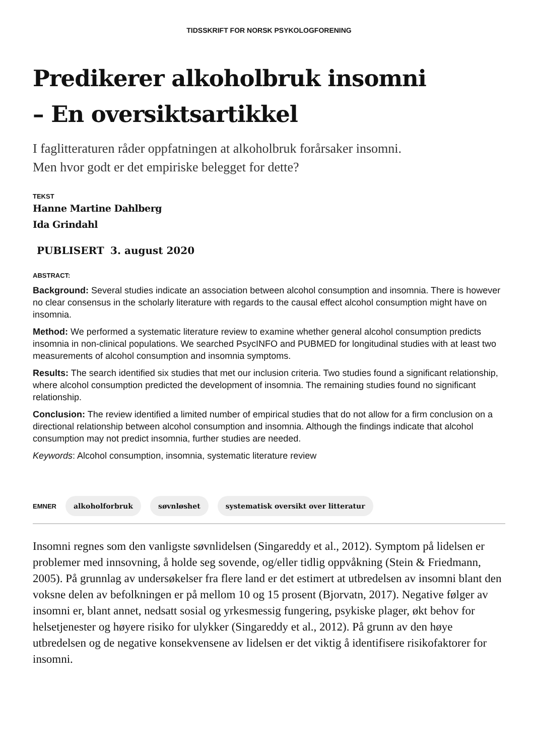TIDSSKRIFT FOR NORSK PSYKOLOGFORENING
Predikerer alkoholbruk insomni
– En oversiktsartikkel
I faglitteraturen råder oppfatningen at alkoholbruk forårsaker insomni. Men hvor godt er det empiriske belegget for dette?
TEKST
Hanne Martine Dahlberg
Ida Grindahl
PUBLISERT 3. august 2020
ABSTRACT:
Background: Several studies indicate an association between alcohol consumption and insomnia. There is however no clear consensus in the scholarly literature with regards to the causal effect alcohol consumption might have on insomnia.
Method: We performed a systematic literature review to examine whether general alcohol consumption predicts insomnia in non-clinical populations. We searched PsycINFO and PUBMED for longitudinal studies with at least two measurements of alcohol consumption and insomnia symptoms.
Results: The search identified six studies that met our inclusion criteria. Two studies found a significant relationship, where alcohol consumption predicted the development of insomnia. The remaining studies found no significant relationship.
Conclusion: The review identified a limited number of empirical studies that do not allow for a firm conclusion on a directional relationship between alcohol consumption and insomnia. Although the findings indicate that alcohol consumption may not predict insomnia, further studies are needed.
Keywords: Alcohol consumption, insomnia, systematic literature review
EMNER alkoholforbruk søvnløshet systematisk oversikt over litteratur
Insomni regnes som den vanligste søvnlidelsen (Singareddy et al., 2012). Symptom på lidelsen er problemer med innsovning, å holde seg sovende, og/eller tidlig oppvåkning (Stein & Friedmann, 2005). På grunnlag av undersøkelser fra flere land er det estimert at utbredelsen av insomni blant den voksne delen av befolkningen er på mellom 10 og 15 prosent (Bjorvatn, 2017). Negative følger av insomni er, blant annet, nedsatt sosial og yrkesmessig fungering, psykiske plager, økt behov for helsetjenester og høyere risiko for ulykker (Singareddy et al., 2012). På grunn av den høye utbredelsen og de negative konsekvensene av lidelsen er det viktig å identifisere risikofaktorer for insomni.